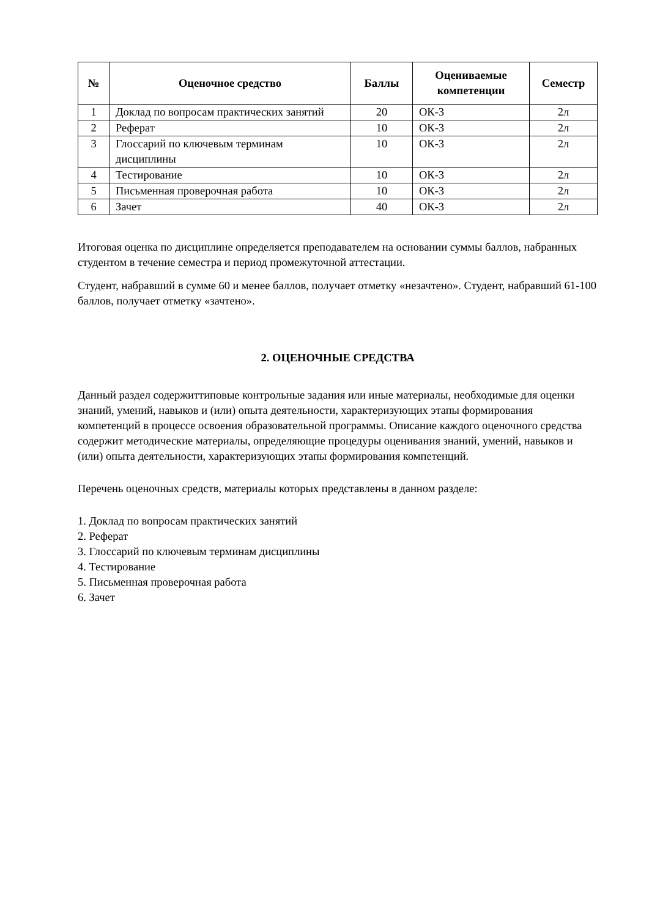| № | Оценочное средство | Баллы | Оцениваемые компетенции | Семестр |
| --- | --- | --- | --- | --- |
| 1 | Доклад по вопросам практических занятий | 20 | ОК-3 | 2л |
| 2 | Реферат | 10 | ОК-3 | 2л |
| 3 | Глоссарий по ключевым терминам дисциплины | 10 | ОК-3 | 2л |
| 4 | Тестирование | 10 | ОК-3 | 2л |
| 5 | Письменная проверочная работа | 10 | ОК-3 | 2л |
| 6 | Зачет | 40 | ОК-3 | 2л |
Итоговая оценка по дисциплине определяется преподавателем на основании суммы баллов, набранных студентом в течение семестра и период промежуточной аттестации.
Студент, набравший в сумме 60 и менее баллов, получает отметку «незачтено». Студент, набравший 61-100 баллов, получает отметку «зачтено».
2. ОЦЕНОЧНЫЕ СРЕДСТВА
Данный раздел содержиттиповые контрольные задания или иные материалы, необходимые для оценки знаний, умений, навыков и (или) опыта деятельности, характеризующих этапы формирования компетенций в процессе освоения образовательной программы. Описание каждого оценочного средства содержит методические материалы, определяющие процедуры оценивания знаний, умений, навыков и (или) опыта деятельности, характеризующих этапы формирования компетенций.
Перечень оценочных средств, материалы которых представлены в данном разделе:
1. Доклад по вопросам практических занятий
2. Реферат
3. Глоссарий по ключевым терминам дисциплины
4. Тестирование
5. Письменная проверочная работа
6. Зачет